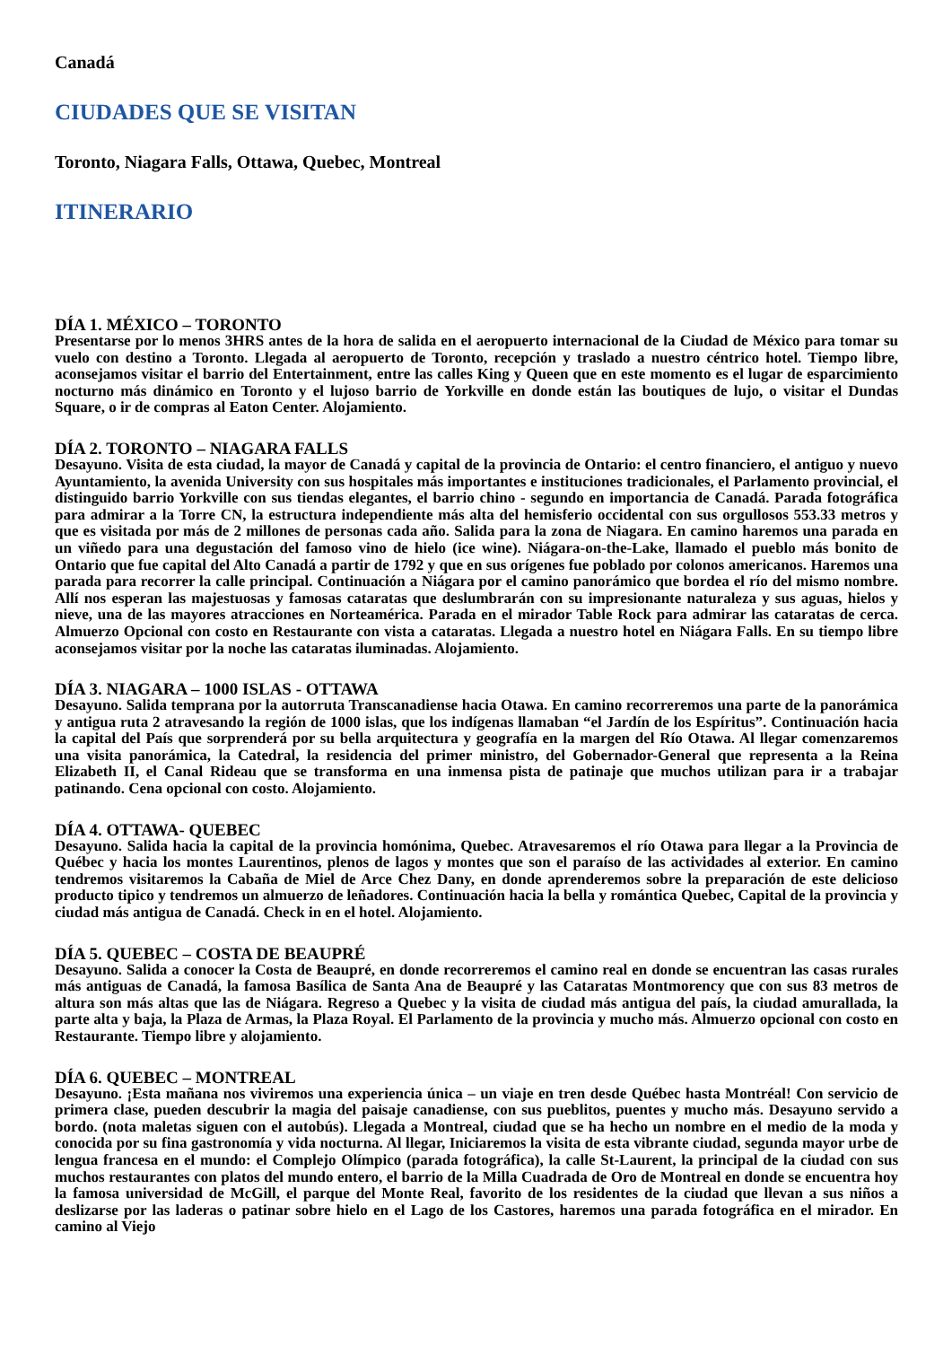Canadá
CIUDADES QUE SE VISITAN
Toronto, Niagara Falls, Ottawa, Quebec, Montreal
ITINERARIO
DÍA 1. MÉXICO – TORONTO
Presentarse por lo menos 3HRS antes de la hora de salida en el aeropuerto internacional de la Ciudad de México para tomar su vuelo con destino a Toronto. Llegada al aeropuerto de Toronto, recepción y traslado a nuestro céntrico hotel. Tiempo libre, aconsejamos visitar el barrio del Entertainment, entre las calles King y Queen que en este momento es el lugar de esparcimiento nocturno más dinámico en Toronto y el lujoso barrio de Yorkville en donde están las boutiques de lujo, o visitar el Dundas Square, o ir de compras al Eaton Center. Alojamiento.
DÍA 2. TORONTO – NIAGARA FALLS
Desayuno. Visita de esta ciudad, la mayor de Canadá y capital de la provincia de Ontario: el centro financiero, el antiguo y nuevo Ayuntamiento, la avenida University con sus hospitales más importantes e instituciones tradicionales, el Parlamento provincial, el distinguido barrio Yorkville con sus tiendas elegantes, el barrio chino - segundo en importancia de Canadá. Parada fotográfica para admirar a la Torre CN, la estructura independiente más alta del hemisferio occidental con sus orgullosos 553.33 metros y que es visitada por más de 2 millones de personas cada año. Salida para la zona de Niagara. En camino haremos una parada en un viñedo para una degustación del famoso vino de hielo (ice wine). Niágara-on-the-Lake, llamado el pueblo más bonito de Ontario que fue capital del Alto Canadá a partir de 1792 y que en sus orígenes fue poblado por colonos americanos. Haremos una parada para recorrer la calle principal. Continuación a Niágara por el camino panorámico que bordea el río del mismo nombre. Allí nos esperan las majestuosas y famosas cataratas que deslumbrarán con su impresionante naturaleza y sus aguas, hielos y nieve, una de las mayores atracciones en Norteamérica. Parada en el mirador Table Rock para admirar las cataratas de cerca. Almuerzo Opcional con costo en Restaurante con vista a cataratas. Llegada a nuestro hotel en Niágara Falls. En su tiempo libre aconsejamos visitar por la noche las cataratas iluminadas. Alojamiento.
DÍA 3. NIAGARA – 1000 ISLAS - OTTAWA
Desayuno. Salida temprana por la autorruta Transcanadiense hacia Otawa. En camino recorreremos una parte de la panorámica y antigua ruta 2 atravesando la región de 1000 islas, que los indígenas llamaban “el Jardín de los Espíritus”. Continuación hacia la capital del País que sorprenderá por su bella arquitectura y geografía en la margen del Río Otawa. Al llegar comenzaremos una visita panorámica, la Catedral, la residencia del primer ministro, del Gobernador-General que representa a la Reina Elizabeth II, el Canal Rideau que se transforma en una inmensa pista de patinaje que muchos utilizan para ir a trabajar patinando. Cena opcional con costo. Alojamiento.
DÍA 4. OTTAWA- QUEBEC
Desayuno. Salida hacia la capital de la provincia homónima, Quebec. Atravesaremos el río Otawa para llegar a la Provincia de Québec y hacia los montes Laurentinos, plenos de lagos y montes que son el paraíso de las actividades al exterior. En camino tendremos visitaremos la Cabaña de Miel de Arce Chez Dany, en donde aprenderemos sobre la preparación de este delicioso producto tipico y tendremos un almuerzo de leñadores. Continuación hacia la bella y romántica Quebec, Capital de la provincia y ciudad más antigua de Canadá. Check in en el hotel. Alojamiento.
DÍA 5. QUEBEC – COSTA DE BEAUPRÉ
Desayuno. Salida a conocer la Costa de Beaupré, en donde recorreremos el camino real en donde se encuentran las casas rurales más antiguas de Canadá, la famosa Basílica de Santa Ana de Beaupré y las Cataratas Montmorency que con sus 83 metros de altura son más altas que las de Niágara. Regreso a Quebec y la visita de ciudad más antigua del país, la ciudad amurallada, la parte alta y baja, la Plaza de Armas, la Plaza Royal. El Parlamento de la provincia y mucho más. Almuerzo opcional con costo en Restaurante. Tiempo libre y alojamiento.
DÍA 6. QUEBEC – MONTREAL
Desayuno. ¡Esta mañana nos viviremos una experiencia única – un viaje en tren desde Québec hasta Montréal! Con servicio de primera clase, pueden descubrir la magia del paisaje canadiense, con sus pueblitos, puentes y mucho más. Desayuno servido a bordo. (nota maletas siguen con el autobús). Llegada a Montreal, ciudad que se ha hecho un nombre en el medio de la moda y conocida por su fina gastronomía y vida nocturna. Al llegar, Iniciaremos la visita de esta vibrante ciudad, segunda mayor urbe de lengua francesa en el mundo: el Complejo Olímpico (parada fotográfica), la calle St-Laurent, la principal de la ciudad con sus muchos restaurantes con platos del mundo entero, el barrio de la Milla Cuadrada de Oro de Montreal en donde se encuentra hoy la famosa universidad de McGill, el parque del Monte Real, favorito de los residentes de la ciudad que llevan a sus niños a deslizarse por las laderas o patinar sobre hielo en el Lago de los Castores, haremos una parada fotográfica en el mirador. En camino al Viejo